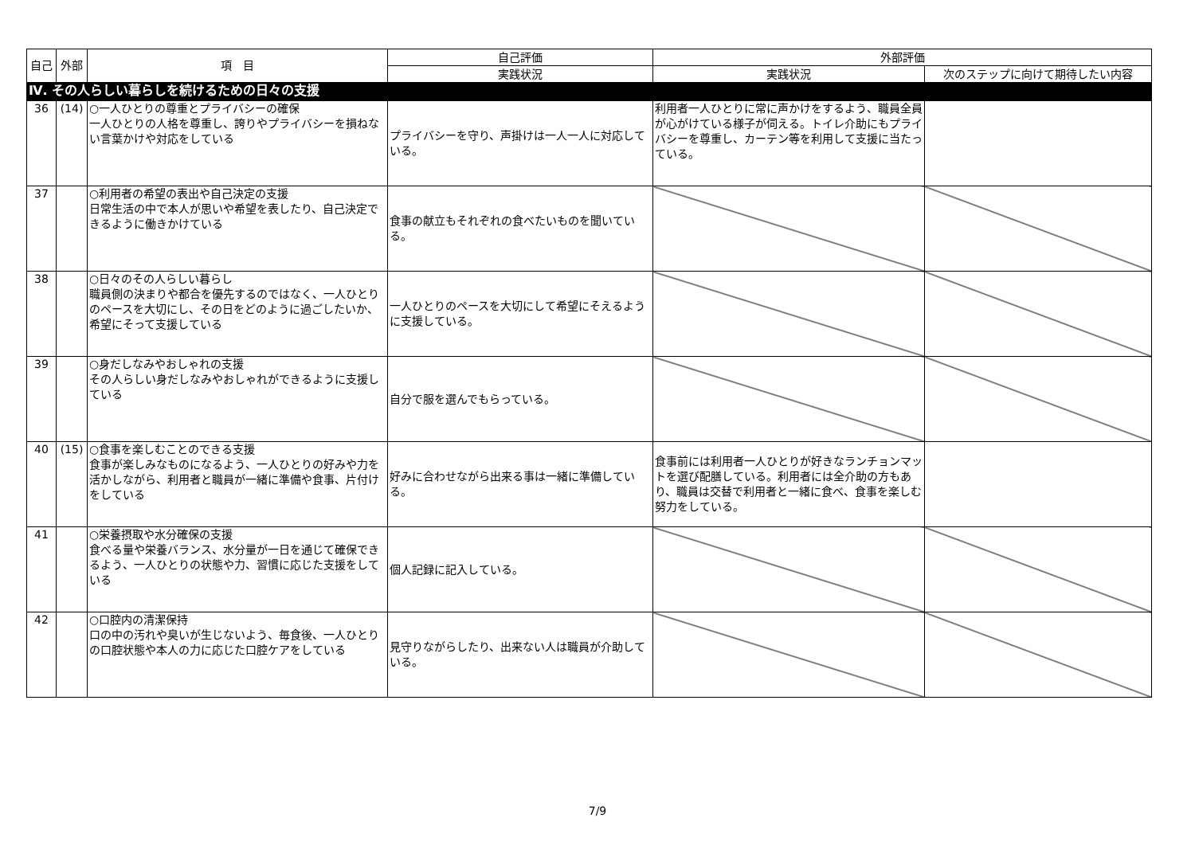| 自己 | 外部 | 項 目 | 自己評価 | 外部評価 | |
| --- | --- | --- | --- | --- | --- |
| | | | 実践状況 | 実践状況 | 次のステップに向けて期待したい内容 |
| Ⅳ. その人らしい暮らしを続けるための日々の支援 | | | | | |
| 36 | (14) | ○一人ひとりの尊重とプライバシーの確保 一人ひとりの人格を尊重し、誇りやプライバシーを損ねない言葉かけや対応をしている | プライバシーを守り、声掛けは一人一人に対応している。 | 利用者一人ひとりに常に声かけをするよう、職員全員が心がけている様子が伺える。トイレ介助にもプライバシーを尊重し、カーテン等を利用して支援に当たっている。 | |
| 37 | | ○利用者の希望の表出や自己決定の支援 日常生活の中で本人が思いや希望を表したり、自己決定できるように働きかけている | 食事の献立もそれぞれの食べたいものを聞いている。 | | |
| 38 | | ○日々のその人らしい暮らし 職員側の決まりや都合を優先するのではなく、一人ひとりのペースを大切にし、その日をどのように過ごしたいか、希望にそって支援している | 一人ひとりのペースを大切にして希望にそえるように支援している。 | | |
| 39 | | ○身だしなみやおしゃれの支援 その人らしい身だしなみやおしゃれができるように支援している | 自分で服を選んでもらっている。 | | |
| 40 | (15) | ○食事を楽しむことのできる支援 食事が楽しみなものになるよう、一人ひとりの好みや力を活かしながら、利用者と職員が一緒に準備や食事、片付けをしている | 好みに合わせながら出来る事は一緒に準備している。 | 食事前には利用者一人ひとりが好きなランチョンマットを選び配膳している。利用者には全介助の方もあり、職員は交替で利用者と一緒に食べ、食事を楽しむ努力をしている。 | |
| 41 | | ○栄養摂取や水分確保の支援 食べる量や栄養バランス、水分量が一日を通じて確保できるよう、一人ひとりの状態や力、習慣に応じた支援をしている | 個人記録に記入している。 | | |
| 42 | | ○口腔内の清潔保持 口の中の汚れや臭いが生じないよう、毎食後、一人ひとりの口腔状態や本人の力に応じた口腔ケアをしている | 見守りながらしたり、出来ない人は職員が介助している。 | | |
7/9